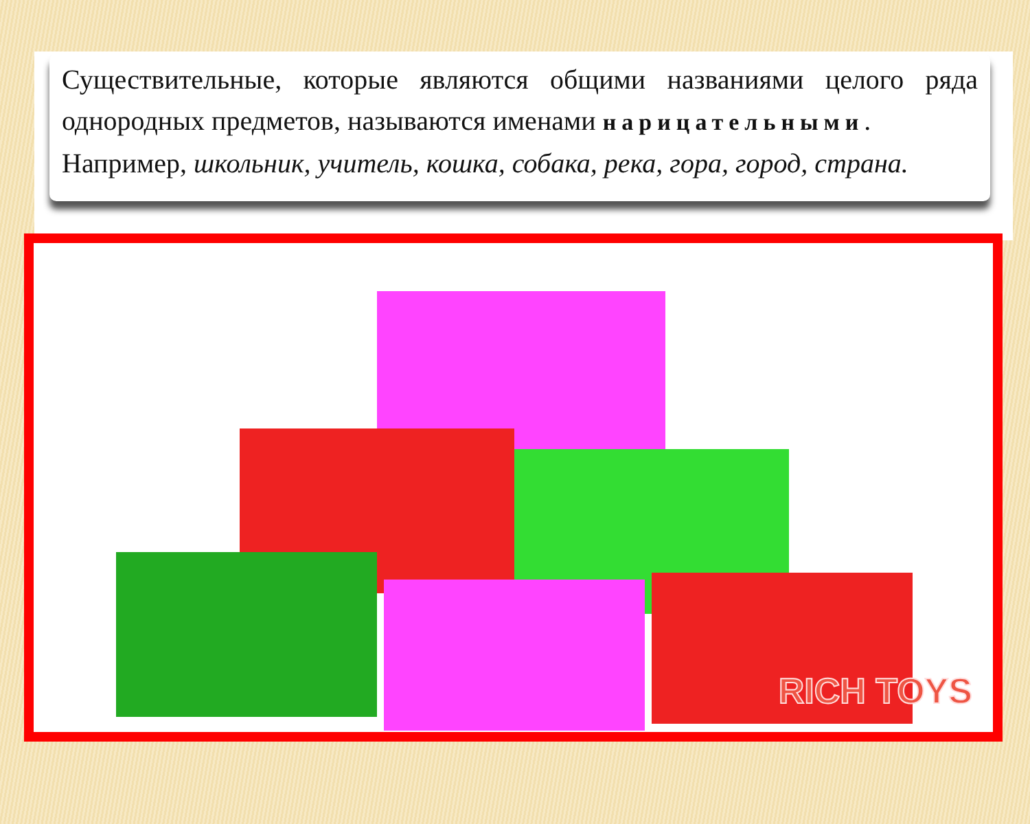Существительные, которые являются общими названиями целого ряда однородных предметов, называются именами нарицательными.
Например, школьник, учитель, кошка, собака, река, гора, город, страна.
RICH TOYS